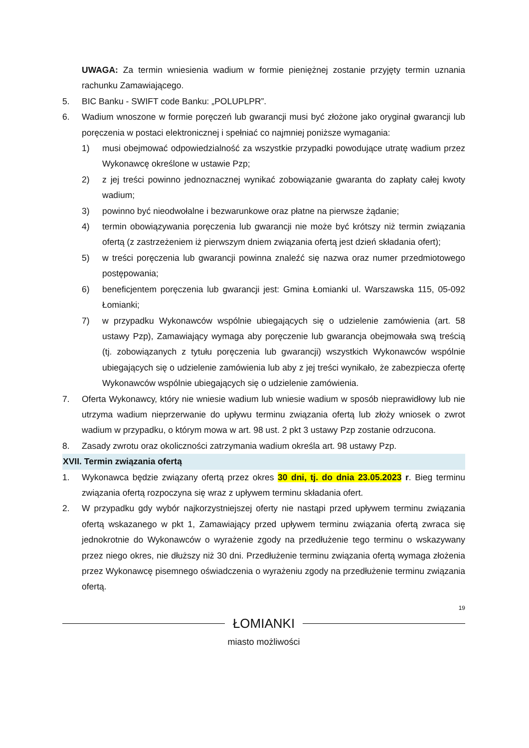UWAGA: Za termin wniesienia wadium w formie pieniężnej zostanie przyjęty termin uznania rachunku Zamawiającego.
5. BIC Banku - SWIFT code Banku: „POLUPLPR”.
6. Wadium wnoszone w formie poręczeń lub gwarancji musi być złożone jako oryginał gwarancji lub poręczenia w postaci elektronicznej i spełniać co najmniej poniższe wymagania:
1) musi obejmować odpowiedzialność za wszystkie przypadki powodujące utratę wadium przez Wykonawcę określone w ustawie Pzp;
2) z jej treści powinno jednoznacznej wynikać zobowiązanie gwaranta do zapłaty całej kwoty wadium;
3) powinno być nieodwołalne i bezwarunkowe oraz płatne na pierwsze żądanie;
4) termin obowiązywania poręczenia lub gwarancji nie może być krótszy niż termin związania ofertą (z zastrzeżeniem iż pierwszym dniem związania ofertą jest dzień składania ofert);
5) w treści poręczenia lub gwarancji powinna znaleźć się nazwa oraz numer przedmiotowego postępowania;
6) beneficjentem poręczenia lub gwarancji jest: Gmina Łomianki ul. Warszawska 115, 05-092 Łomianki;
7) w przypadku Wykonawców wspólnie ubiegających się o udzielenie zamówienia (art. 58 ustawy Pzp), Zamawiający wymaga aby poręczenie lub gwarancja obejmowała swą treścią (tj. zobowiązanych z tytułu poręczenia lub gwarancji) wszystkich Wykonawców wspólnie ubiegających się o udzielenie zamówienia lub aby z jej treści wynikało, że zabezpiecza ofertę Wykonawców wspólnie ubiegających się o udzielenie zamówienia.
7. Oferta Wykonawcy, który nie wniesie wadium lub wniesie wadium w sposób nieprawidłowy lub nie utrzyma wadium nieprzerwanie do upływu terminu związania ofertą lub złoży wniosek o zwrot wadium w przypadku, o którym mowa w art. 98 ust. 2 pkt 3 ustawy Pzp zostanie odrzucona.
8. Zasady zwrotu oraz okoliczności zatrzymania wadium określa art. 98 ustawy Pzp.
XVII. Termin związania ofertą
1. Wykonawca będzie związany ofertą przez okres 30 dni, tj. do dnia 23.05.2023 r. Bieg terminu związania ofertą rozpoczyna się wraz z upływem terminu składania ofert.
2. W przypadku gdy wybór najkorzystniejszej oferty nie nastąpi przed upływem terminu związania ofertą wskazanego w pkt 1, Zamawiający przed upływem terminu związania ofertą zwraca się jednokrotnie do Wykonawców o wyrażenie zgody na przedłużenie tego terminu o wskazywany przez niego okres, nie dłuższy niż 30 dni. Przedłużenie terminu związania ofertą wymaga złożenia przez Wykonawcę pisemnego oświadczenia o wyrażeniu zgody na przedłużenie terminu związania ofertą.
19
ŁOMIANKI
miasto możliwości